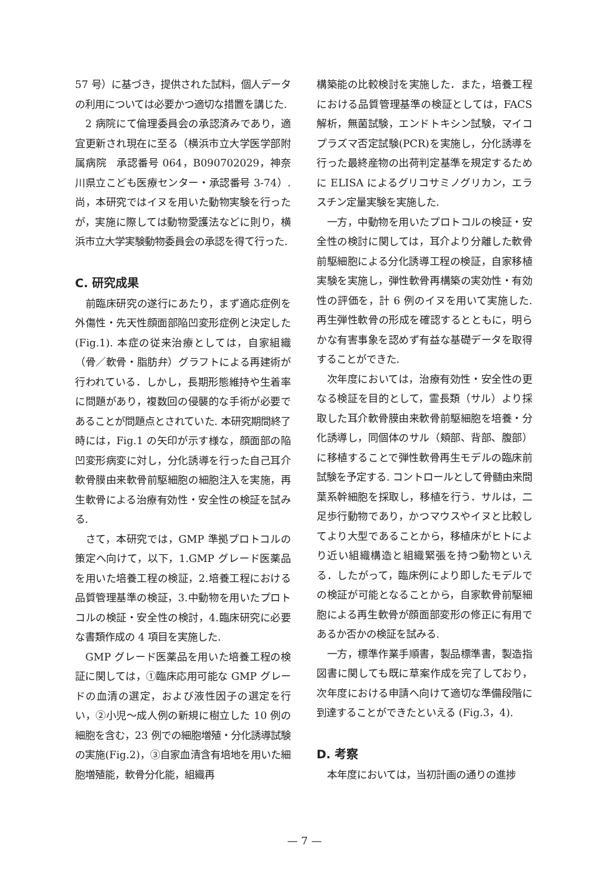57 号）に基づき，提供された試料，個人データの利用については必要かつ適切な措置を講じた.
2 病院にて倫理委員会の承認済みであり，適宜更新され現在に至る（横浜市立大学医学部附属病院　承認番号 064，B090702029，神奈川県立こども医療センター・承認番号 3-74）. 尚，本研究ではイヌを用いた動物実験を行ったが，実施に際しては動物愛護法などに則り，横浜市立大学実験動物委員会の承認を得て行った.
C. 研究成果
前臨床研究の遂行にあたり，まず適応症例を外傷性・先天性顔面部陥凹変形症例と決定した(Fig.1). 本症の従来治療としては，自家組織（骨／軟骨・脂肪弁）グラフトによる再建術が行われている．しかし，長期形態維持や生着率に問題があり，複数回の侵襲的な手術が必要であることが問題点とされていた. 本研究期間終了時には，Fig.1 の矢印が示す様な，顔面部の陥凹変形病変に対し，分化誘導を行った自己耳介軟骨膜由来軟骨前駆細胞の細胞注入を実施，再生軟骨による治療有効性・安全性の検証を試みる.
さて，本研究では，GMP 準拠プロトコルの策定へ向けて，以下，1.GMP グレード医薬品を用いた培養工程の検証，2.培養工程における品質管理基準の検証，3.中動物を用いたプロトコルの検証・安全性の検討，4.臨床研究に必要な書類作成の 4 項目を実施した.
GMP グレード医薬品を用いた培養工程の検証に関しては，①臨床応用可能な GMP グレードの血清の選定，および液性因子の選定を行い，②小児～成人例の新規に樹立した 10 例の細胞を含む，23 例での細胞増殖・分化誘導試験の実施(Fig.2)，③自家血清含有培地を用いた細胞増殖能，軟骨分化能，組織再
構築能の比較検討を実施した．また，培養工程における品質管理基準の検証としては，FACS 解析，無菌試験，エンドトキシン試験，マイコプラズマ否定試験(PCR)を実施し，分化誘導を行った最終産物の出荷判定基準を規定するために ELISA によるグリコサミノグリカン，エラスチン定量実験を実施した.
一方，中動物を用いたプロトコルの検証・安全性の検討に関しては，耳介より分離した軟骨前駆細胞による分化誘導工程の検証，自家移植実験を実施し，弾性軟骨再構築の実効性・有効性の評価を，計 6 例のイヌを用いて実施した. 再生弾性軟骨の形成を確認するとともに，明らかな有害事象を認めず有益な基礎データを取得することができた.
次年度においては，治療有効性・安全性の更なる検証を目的として，霊長類（サル）より採取した耳介軟骨膜由来軟骨前駆細胞を培養・分化誘導し，同個体のサル（頬部、背部、腹部）に移植することで弾性軟骨再生モデルの臨床前試験を予定する. コントロールとして骨髄由来間葉系幹細胞を採取し，移植を行う．サルは，二足歩行動物であり，かつマウスやイヌと比較してより大型であることから，移植床がヒトにより近い組織構造と組織緊張を持つ動物といえる．したがって，臨床例により即したモデルでの検証が可能となることから，自家軟骨前駆細胞による再生軟骨が顔面部変形の修正に有用であるか否かの検証を試みる.
一方，標準作業手順書，製品標準書，製造指図書に関しても既に草案作成を完了しており，次年度における申請へ向けて適切な準備段階に到達することができたといえる (Fig.3，4).
D. 考察
本年度においては，当初計画の通りの進捗
— 7 —